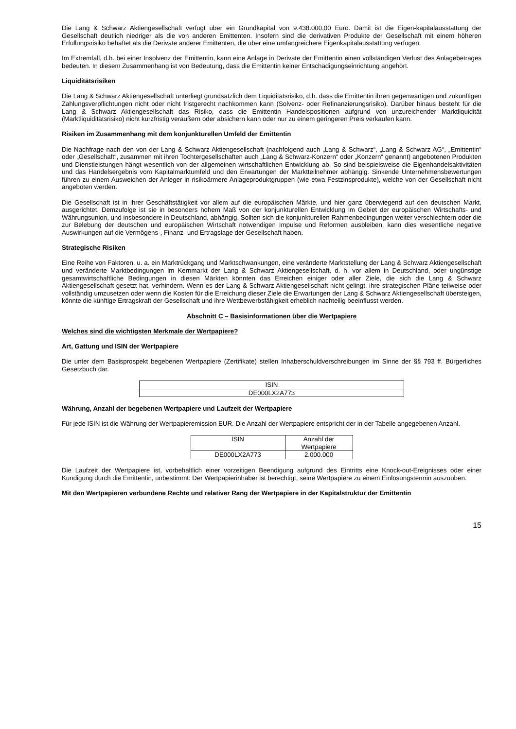Die Lang & Schwarz Aktiengesellschaft verfügt über ein Grundkapital von 9.438.000,00 Euro. Damit ist die Eigen-kapitalausstattung der Gesellschaft deutlich niedriger als die von anderen Emittenten. Insofern sind die derivativen Produkte der Gesellschaft mit einem höheren Erfüllungsrisiko behaftet als die Derivate anderer Emittenten, die über eine umfangreichere Eigenkapitalausstattung verfügen.
Im Extremfall, d.h. bei einer Insolvenz der Emittentin, kann eine Anlage in Derivate der Emittentin einen vollständigen Verlust des Anlagebetrages bedeuten. In diesem Zusammenhang ist von Bedeutung, dass die Emittentin keiner Entschädigungseinrichtung angehört.
Liquiditätsrisiken
Die Lang & Schwarz Aktiengesellschaft unterliegt grundsätzlich dem Liquiditätsrisiko, d.h. dass die Emittentin ihren gegenwärtigen und zukünftigen Zahlungsverpflichtungen nicht oder nicht fristgerecht nachkommen kann (Solvenz- oder Refinanzierungsrisiko). Darüber hinaus besteht für die Lang & Schwarz Aktiengesellschaft das Risiko, dass die Emittentin Handelspositionen aufgrund von unzureichender Marktliquidität (Marktliquiditätsrisiko) nicht kurzfristig veräußern oder absichern kann oder nur zu einem geringeren Preis verkaufen kann.
Risiken im Zusammenhang mit dem konjunkturellen Umfeld der Emittentin
Die Nachfrage nach den von der Lang & Schwarz Aktiengesellschaft (nachfolgend auch „Lang & Schwarz“, „Lang & Schwarz AG“, „Emittentin“ oder „Gesellschaft“, zusammen mit ihren Tochtergesellschaften auch „Lang & Schwarz-Konzern“ oder „Konzern“ genannt) angebotenen Produkten und Dienstleistungen hängt wesentlich von der allgemeinen wirtschaftlichen Entwicklung ab. So sind beispielsweise die Eigenhandelsaktivitäten und das Handelsergebnis vom Kapitalmarktumfeld und den Erwartungen der Marktteilnehmer abhängig. Sinkende Unternehmensbewertungen führen zu einem Ausweichen der Anleger in risikoärmere Anlageproduktgruppen (wie etwa Festzinsprodukte), welche von der Gesellschaft nicht angeboten werden.
Die Gesellschaft ist in ihrer Geschäftstätigkeit vor allem auf die europäischen Märkte, und hier ganz überwiegend auf den deutschen Markt, ausgerichtet. Demzufolge ist sie in besonders hohem Maß von der konjunkturellen Entwicklung im Gebiet der europäischen Wirtschafts- und Währungsunion, und insbesondere in Deutschland, abhängig. Sollten sich die konjunkturellen Rahmenbedingungen weiter verschlechtern oder die zur Belebung der deutschen und europäischen Wirtschaft notwendigen Impulse und Reformen ausbleiben, kann dies wesentliche negative Auswirkungen auf die Vermögens-, Finanz- und Ertragslage der Gesellschaft haben.
Strategische Risiken
Eine Reihe von Faktoren, u. a. ein Marktrückgang und Marktschwankungen, eine veränderte Marktstellung der Lang & Schwarz Aktiengesellschaft und veränderte Marktbedingungen im Kernmarkt der Lang & Schwarz Aktiengesellschaft, d. h. vor allem in Deutschland, oder ungünstige gesamtwirtschaftliche Bedingungen in diesen Märkten könnten das Erreichen einiger oder aller Ziele, die sich die Lang & Schwarz Aktiengesellschaft gesetzt hat, verhindern. Wenn es der Lang & Schwarz Aktiengesellschaft nicht gelingt, ihre strategischen Pläne teilweise oder vollständig umzusetzen oder wenn die Kosten für die Erreichung dieser Ziele die Erwartungen der Lang & Schwarz Aktiengesellschaft übersteigen, könnte die künftige Ertragskraft der Gesellschaft und ihre Wettbewerbsfähigkeit erheblich nachteilig beeinflusst werden.
Abschnitt C – Basisinformationen über die Wertpapiere
Welches sind die wichtigsten Merkmale der Wertpapiere?
Art, Gattung und ISIN der Wertpapiere
Die unter dem Basisprospekt begebenen Wertpapiere (Zertifikate) stellen Inhaberschuldverschreibungen im Sinne der §§ 793 ff. Bürgerliches Gesetzbuch dar.
| ISIN |
| DE000LX2A773 |
Währung, Anzahl der begebenen Wertpapiere und Laufzeit der Wertpapiere
Für jede ISIN ist die Währung der Wertpapieremission EUR. Die Anzahl der Wertpapiere entspricht der in der Tabelle angegebenen Anzahl.
| ISIN | Anzahl der Wertpapiere |
| DE000LX2A773 | 2.000.000 |
Die Laufzeit der Wertpapiere ist, vorbehaltlich einer vorzeitigen Beendigung aufgrund des Eintritts eine Knock-out-Ereignisses oder einer Kündigung durch die Emittentin, unbestimmt. Der Wertpapierinhaber ist berechtigt, seine Wertpapiere zu einem Einlösungstermin auszuüben.
Mit den Wertpapieren verbundene Rechte und relativer Rang der Wertpapiere in der Kapitalstruktur der Emittentin
15